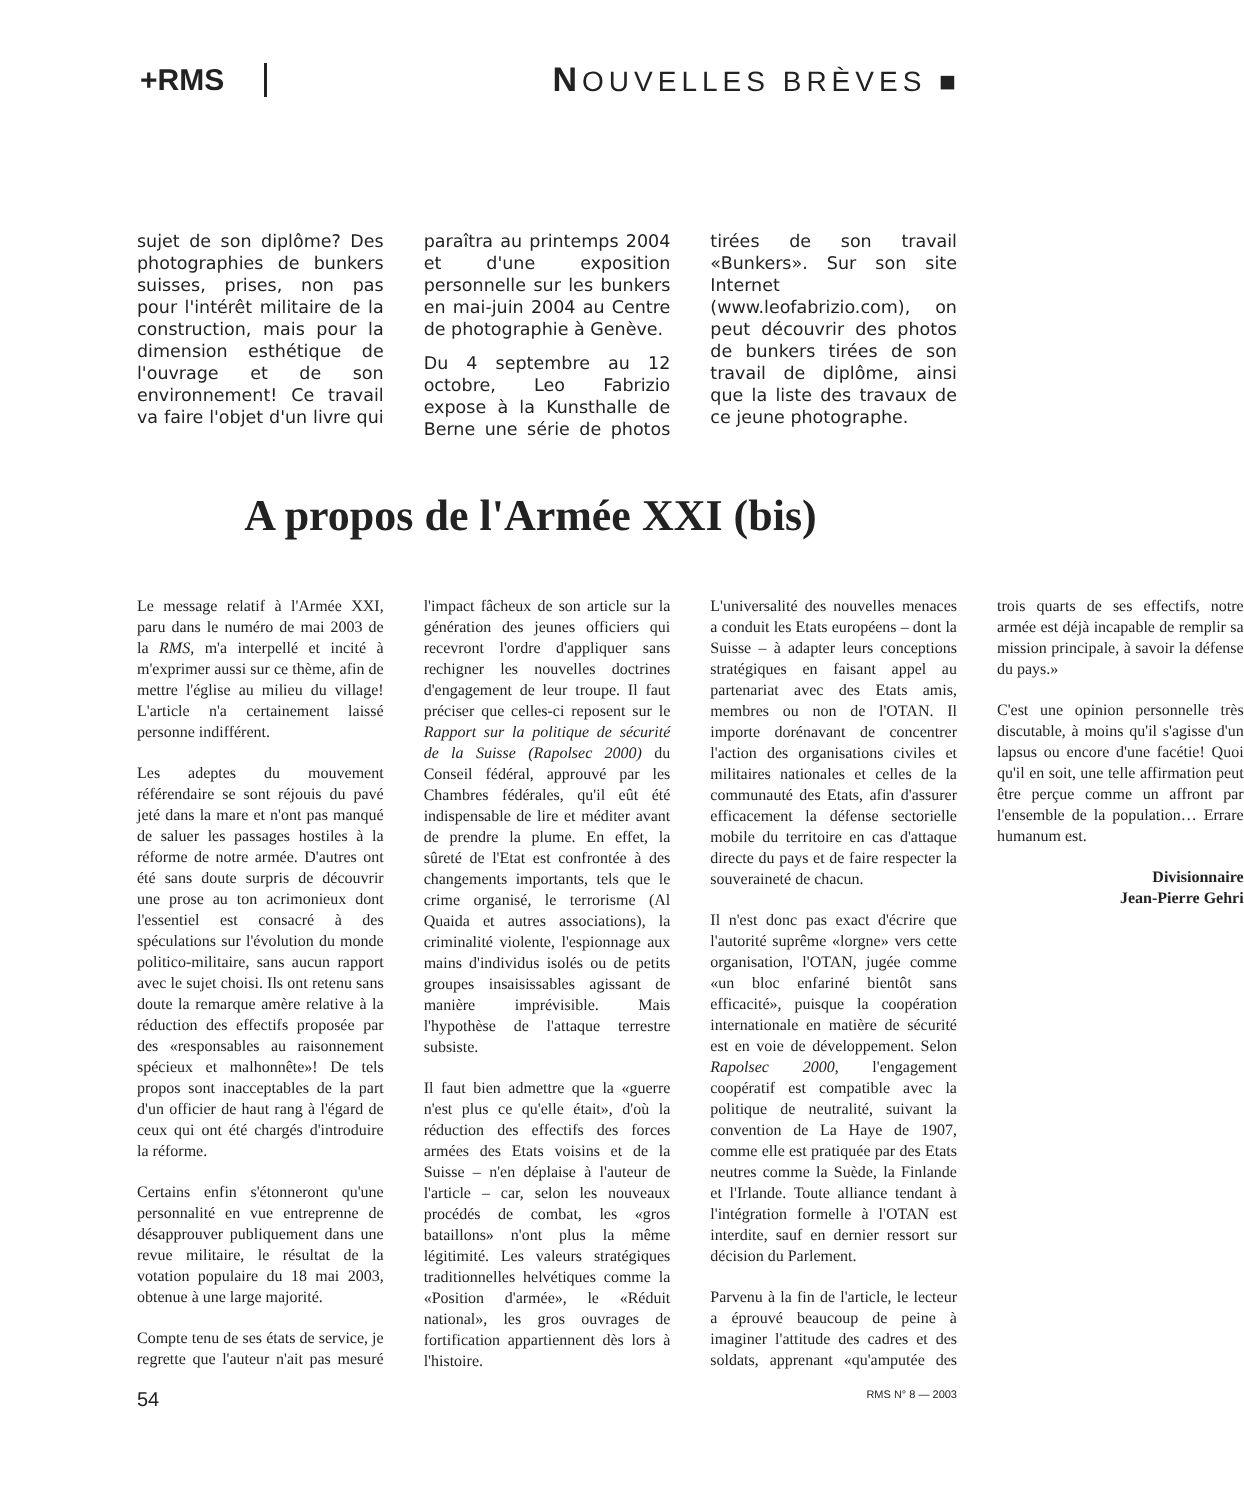+RMS NOUVELLES BRÈVES ■
sujet de son diplôme? Des photographies de bunkers suisses, prises, non pas pour l'intérêt militaire de la construction, mais pour la dimension esthétique de l'ouvrage et de son environnement! Ce travail va faire l'objet d'un livre qui paraîtra au printemps 2004 et d'une exposition personnelle sur les bunkers en mai-juin 2004 au Centre de photographie à Genève.
Du 4 septembre au 12 octobre, Leo Fabrizio expose à la Kunsthalle de Berne une série de photos tirées de son travail «Bunkers». Sur son site Internet (www.leofabrizio.com), on peut découvrir des photos de bunkers tirées de son travail de diplôme, ainsi que la liste des travaux de ce jeune photographe.
A propos de l'Armée XXI (bis)
Le message relatif à l'Armée XXI, paru dans le numéro de mai 2003 de la RMS, m'a interpellé et incité à m'exprimer aussi sur ce thème, afin de mettre l'église au milieu du village! L'article n'a certainement laissé personne indifférent.
Les adeptes du mouvement référendaire se sont réjouis du pavé jeté dans la mare et n'ont pas manqué de saluer les passages hostiles à la réforme de notre armée. D'autres ont été sans doute surpris de découvrir une prose au ton acrimonieux dont l'essentiel est consacré à des spéculations sur l'évolution du monde politico-militaire, sans aucun rapport avec le sujet choisi. Ils ont retenu sans doute la remarque amère relative à la réduction des effectifs proposée par des «responsables au raisonnement spécieux et malhonnête»! De tels propos sont inacceptables de la part d'un officier de haut rang à l'égard de ceux qui ont été chargés d'introduire la réforme.
Certains enfin s'étonneront qu'une personnalité en vue entreprenne de désapprouver publiquement dans une revue militaire, le résultat de la votation populaire du 18 mai 2003, obtenue à une large majorité.
Compte tenu de ses états de service, je regrette que l'auteur n'ait pas mesuré l'impact fâcheux de son article sur la génération des jeunes officiers qui recevront l'ordre d'appliquer sans rechigner les nouvelles doctrines d'engagement de leur troupe. Il faut préciser que celles-ci reposent sur le Rapport sur la politique de sécurité de la Suisse (Rapolsec 2000) du Conseil fédéral, approuvé par les Chambres fédérales, qu'il eût été indispensable de lire et méditer avant de prendre la plume. En effet, la sûreté de l'Etat est confrontée à des changements importants, tels que le crime organisé, le terrorisme (Al Quaida et autres associations), la criminalité violente, l'espionnage aux mains d'individus isolés ou de petits groupes insaisissables agissant de manière imprévisible. Mais l'hypothèse de l'attaque terrestre subsiste.
Il faut bien admettre que la «guerre n'est plus ce qu'elle était», d'où la réduction des effectifs des forces armées des Etats voisins et de la Suisse – n'en déplaise à l'auteur de l'article – car, selon les nouveaux procédés de combat, les «gros bataillons» n'ont plus la même légitimité. Les valeurs stratégiques traditionnelles helvétiques comme la «Position d'armée», le «Réduit national», les gros ouvrages de fortification appartiennent dès lors à l'histoire.
L'universalité des nouvelles menaces a conduit les Etats européens – dont la Suisse – à adapter leurs conceptions stratégiques en faisant appel au partenariat avec des Etats amis, membres ou non de l'OTAN. Il importe dorénavant de concentrer l'action des organisations civiles et militaires nationales et celles de la communauté des Etats, afin d'assurer efficacement la défense sectorielle mobile du territoire en cas d'attaque directe du pays et de faire respecter la souveraineté de chacun.
Il n'est donc pas exact d'écrire que l'autorité suprême «lorgne» vers cette organisation, l'OTAN, jugée comme «un bloc enfariné bientôt sans efficacité», puisque la coopération internationale en matière de sécurité est en voie de développement. Selon Rapolsec 2000, l'engagement coopératif est compatible avec la politique de neutralité, suivant la convention de La Haye de 1907, comme elle est pratiquée par des Etats neutres comme la Suède, la Finlande et l'Irlande. Toute alliance tendant à l'intégration formelle à l'OTAN est interdite, sauf en dernier ressort sur décision du Parlement.
Parvenu à la fin de l'article, le lecteur a éprouvé beaucoup de peine à imaginer l'attitude des cadres et des soldats, apprenant «qu'amputée des trois quarts de ses effectifs, notre armée est déjà incapable de remplir sa mission principale, à savoir la défense du pays.»
C'est une opinion personnelle très discutable, à moins qu'il s'agisse d'un lapsus ou encore d'une facétie! Quoi qu'il en soit, une telle affirmation peut être perçue comme un affront par l'ensemble de la population… Errare humanum est.
Divisionnaire
Jean-Pierre Gehri
54 RMS N° 8 — 2003